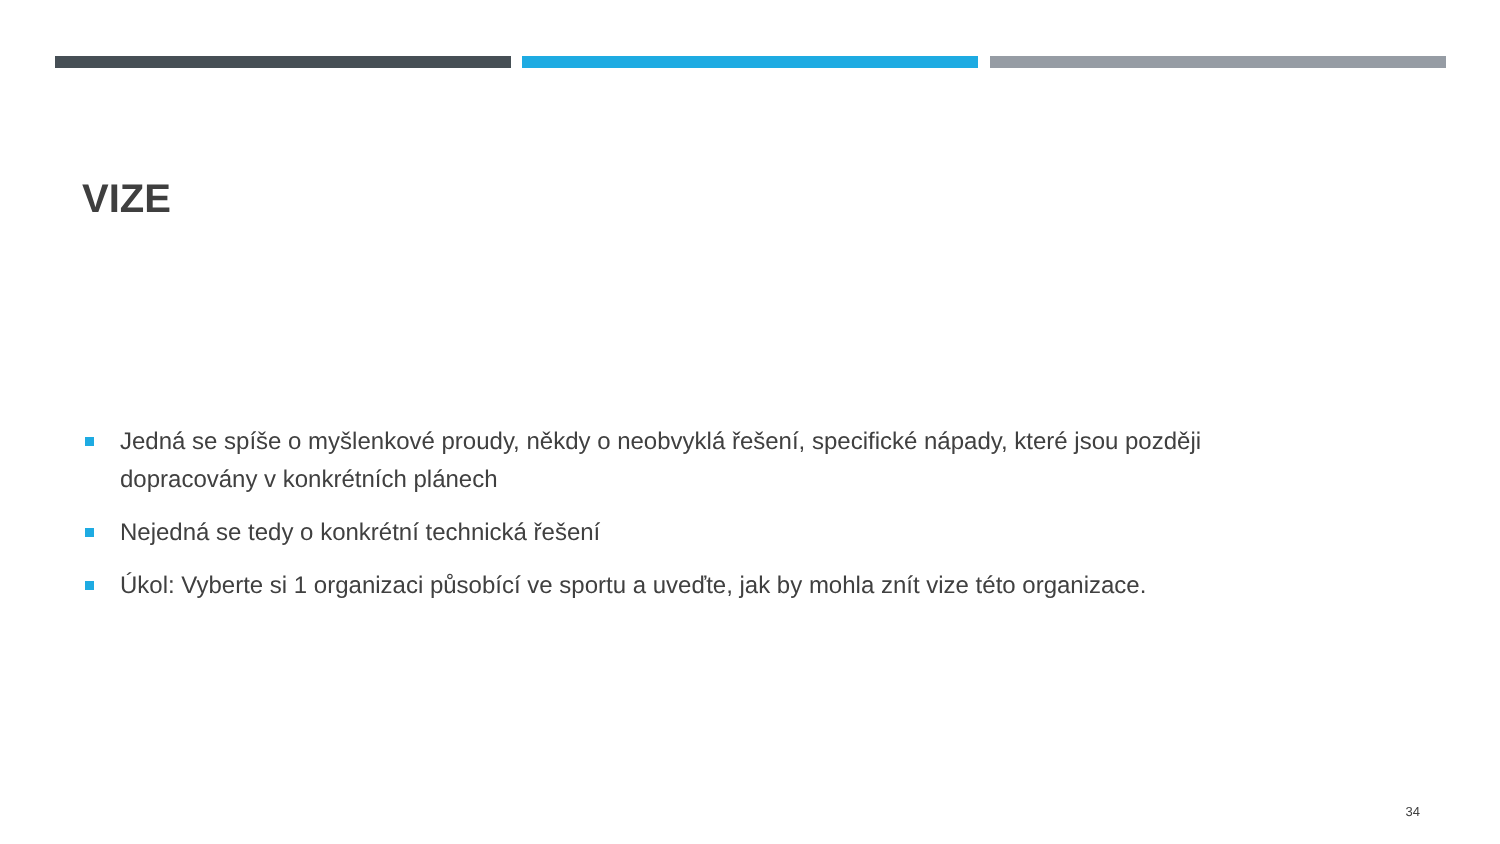VIZE
Jedná se spíše o myšlenkové proudy, někdy o neobvyklá řešení, specifické nápady, které jsou později dopracovány v konkrétních plánech
Nejedná se tedy o konkrétní technická řešení
Úkol: Vyberte si 1 organizaci působící ve sportu a uveďte, jak by mohla znít vize této organizace.
34